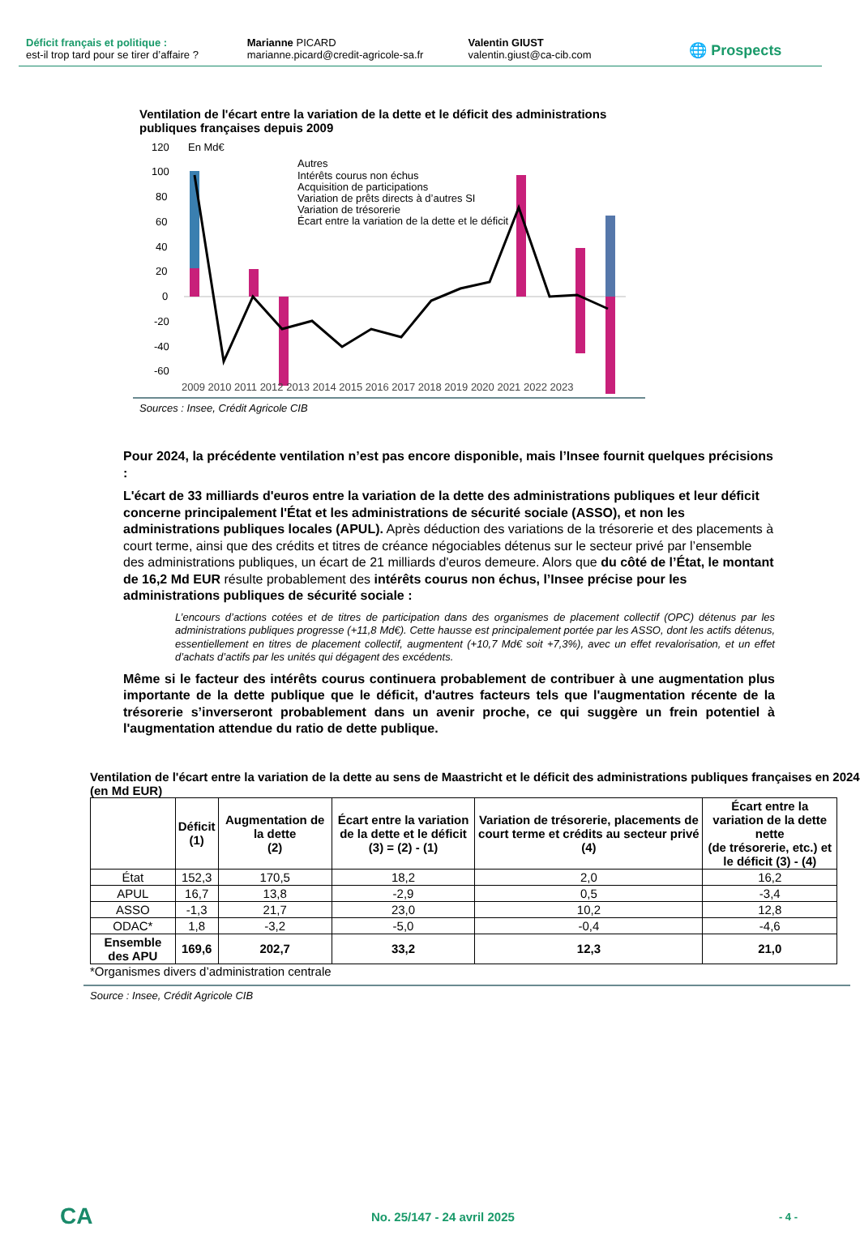Déficit français et politique :
est-il trop tard pour se tirer d’affaire ?
Marianne PICARD
marianne.picard@credit-agricole-sa.fr
Valentin GIUST
valentin.giust@ca-cib.com
🌐 Prospects
Ventilation de l'écart entre la variation de la dette et le déficit des administrations publiques françaises depuis 2009
120
En Md€
100
80
60
40
20
0
-20
-40
-60
Autres
Intérêts courus non échus
Acquisition de participations
Variation de prêts directs à d’autres SI
Variation de trésorerie
Écart entre la variation de la dette et le déficit
2009 2010 2011 2012 2013 2014 2015 2016 2017 2018 2019 2020 2021 2022 2023
Sources : Insee, Crédit Agricole CIB
Pour 2024, la précédente ventilation n’est pas encore disponible, mais l’Insee fournit quelques précisions :
L'écart de 33 milliards d'euros entre la variation de la dette des administrations publiques et leur déficit concerne principalement l'État et les administrations de sécurité sociale (ASSO), et non les administrations publiques locales (APUL). Après déduction des variations de la trésorerie et des placements à court terme, ainsi que des crédits et titres de créance négociables détenus sur le secteur privé par l’ensemble des administrations publiques, un écart de 21 milliards d'euros demeure. Alors que du côté de l’État, le montant de 16,2 Md EUR résulte probablement des intérêts courus non échus, l’Insee précise pour les administrations publiques de sécurité sociale :
L’encours d’actions cotées et de titres de participation dans des organismes de placement collectif (OPC) détenus par les administrations publiques progresse (+11,8 Md€). Cette hausse est principalement portée par les ASSO, dont les actifs détenus, essentiellement en titres de placement collectif, augmentent (+10,7 Md€ soit +7,3%), avec un effet revalorisation, et un effet d’achats d’actifs par les unités qui dégagent des excédents.
Même si le facteur des intérêts courus continuera probablement de contribuer à une augmentation plus importante de la dette publique que le déficit, d'autres facteurs tels que l'augmentation récente de la trésorerie s’inverseront probablement dans un avenir proche, ce qui suggère un frein potentiel à l'augmentation attendue du ratio de dette publique.
Ventilation de l'écart entre la variation de la dette au sens de Maastricht et le déficit des administrations publiques françaises en 2024 (en Md EUR)
| | Déficit (1) | Augmentation de la dette (2) | Écart entre la variation de la dette et le déficit (3) = (2) - (1) | Variation de trésorerie, placements de court terme et crédits au secteur privé (4) | Écart entre la variation de la dette nette (de trésorerie, etc.) et le déficit (3) - (4) |
| --- | --- | --- | --- | --- | --- |
| État | 152,3 | 170,5 | 18,2 | 2,0 | 16,2 |
| APUL | 16,7 | 13,8 | -2,9 | 0,5 | -3,4 |
| ASSO | -1,3 | 21,7 | 23,0 | 10,2 | 12,8 |
| ODAC* | 1,8 | -3,2 | -5,0 | -0,4 | -4,6 |
| Ensemble des APU | 169,6 | 202,7 | 33,2 | 12,3 | 21,0 |
*Organismes divers d’administration centrale
Source : Insee, Crédit Agricole CIB
CA
No. 25/147 - 24 avril 2025
- 4 -